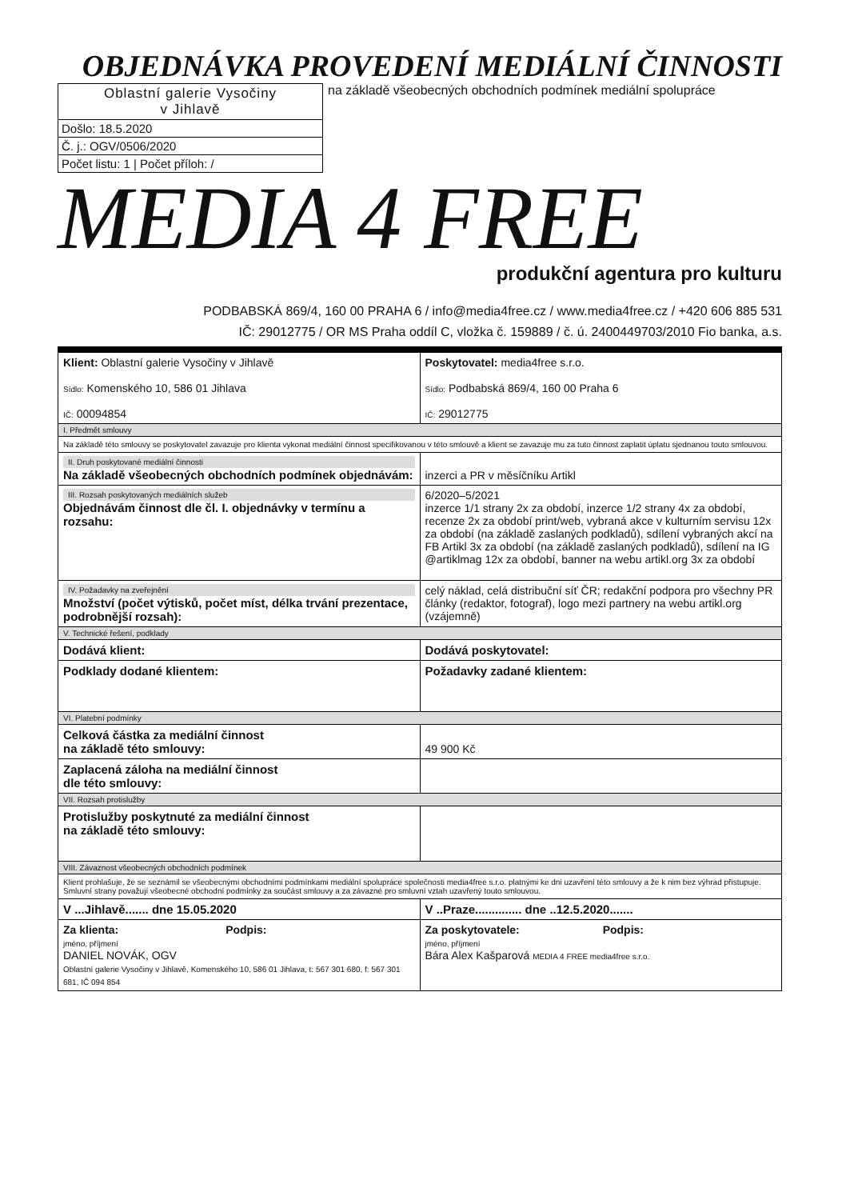OBJEDNÁVKA PROVEDENÍ MEDIÁLNÍ ČINNOSTI
Oblastní galerie Vysočiny
v Jihlavě
Došlo: 18.5.2020
Č. j.: OGV/0506/2020
Počet listu: 1 | Počet příloh: /
na základě všeobecných obchodních podmínek mediální spolupráce
MEDIA 4 FREE
produkční agentura pro kulturu
PODBABSKÁ 869/4, 160 00 PRAHA 6 / info@media4free.cz / www.media4free.cz / +420 606 885 531
IČ: 29012775 / OR MS Praha oddíl C, vložka č. 159889 / č. ú. 2400449703/2010 Fio banka, a.s.
| Klient: Oblastní galerie Vysočiny v Jihlavě Sídlo: Komenského 10, 586 01 Jihlava IČ: 00094854 | Poskytovatel: media4free s.r.o. Sídlo: Podbabská 869/4, 160 00 Praha 6 IČ: 29012775 |
| I. Předmět smlouvy | |
| Na základě této smlouvy se poskytovatel zavazuje pro klienta vykonat mediální činnost specifikovanou v této smlouvě a klient se zavazuje mu za tuto činnost zaplatit úplatu sjednanou touto smlouvou. | |
| II. Druh poskytované mediální činnosti Na základě všeobecných obchodních podmínek objednávám: | inzerci a PR v měsíčníku Artikl |
| III. Rozsah poskytovaných mediálních služeb Objednávám činnost dle čl. I. objednávky v termínu a rozsahu: | 6/2020–5/2021 inzerce 1/1 strany 2x za období, inzerce 1/2 strany 4x za období, recenze 2x za období print/web, vybraná akce v kulturním servisu 12x za období (na základě zaslaných podkladů), sdílení vybraných akcí na FB Artikl 3x za období (na základě zaslaných podkladů), sdílení na IG @artiklmag 12x za období, banner na webu artikl.org 3x za období |
| IV. Požadavky na zveřejnění Množství (počet výtisků, počet míst, délka trvání prezentace, podrobnější rozsah): | celý náklad, celá distribuční síť ČR; redakční podpora pro všechny PR články (redaktor, fotograf), logo mezi partnery na webu artikl.org (vzájemně) |
| V. Technické řešení, podklady | |
| Dodává klient: | Dodává poskytovatel: |
| Podklady dodané klientem: | Požadavky zadané klientem: |
| VI. Platební podmínky | |
| Celková částka za mediální činnost na základě této smlouvy: | 49 900 Kč |
| Zaplacená záloha na mediální činnost dle této smlouvy: | |
| VII. Rozsah protislužby | |
| Protislužby poskytnuté za mediální činnost na základě této smlouvy: | |
| VIII. Závaznost všeobecných obchodních podmínek | |
| Klient prohlašuje, že se seznámil se všeobecnými obchodními podmínkami mediální spolupráce společnosti media4free s.r.o. platnými ke dni uzavření této smlouvy a že k nim bez výhrad přistupuje. Smluvní strany považují všeobecné obchodní podmínky za součást smlouvy a za závazné pro smluvní vztah uzavřený touto smlouvou. | |
| V ...Jihlavě....... dne 15.05.2020 | V ..Praze.............. dne ..12.5.2020....... |
| Za klienta: Podpis: jméno, příjmení DANIEL NOVÁK, OGV Oblastní galerie Vysočiny v Jihlavě, Komenského 10, 586 01 Jihlava, t: 567 301 680, f: 567 301 681, IČ 094 854 | Za poskytovatele: Podpis: jméno, příjmení Bára Alex Kašparová MEDIA 4 FREE media4free s.r.o. |